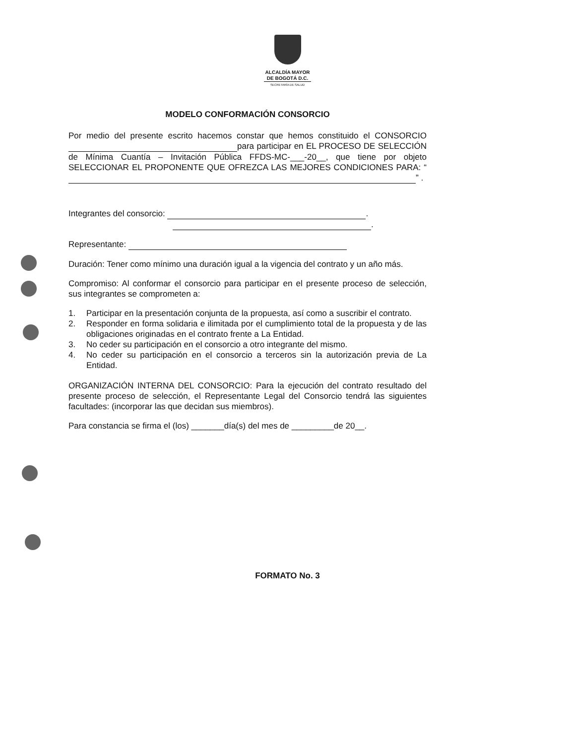ALCALDÍA MAYOR
DE BOGOTÁ D.C.
SECRETARÍA DE SALUD
MODELO CONFORMACIÓN CONSORCIO
Por medio del presente escrito hacemos constar que hemos constituido el CONSORCIO para participar en EL PROCESO DE SELECCIÓN de Mínima Cuantía – Invitación Pública FFDS-MC-___-20__, que tiene por objeto SELECCIONAR EL PROPONENTE QUE OFREZCA LAS MEJORES CONDICIONES PARA: “ ” .
Integrantes del consorcio: .
.
Representante:
Duración: Tener como mínimo una duración igual a la vigencia del contrato y un año más.
Compromiso: Al conformar el consorcio para participar en el presente proceso de selección, sus integrantes se comprometen a:
1. Participar en la presentación conjunta de la propuesta, así como a suscribir el contrato.
2. Responder en forma solidaria e ilimitada por el cumplimiento total de la propuesta y de las obligaciones originadas en el contrato frente a La Entidad.
3. No ceder su participación en el consorcio a otro integrante del mismo.
4. No ceder su participación en el consorcio a terceros sin la autorización previa de La Entidad.
ORGANIZACIÓN INTERNA DEL CONSORCIO: Para la ejecución del contrato resultado del presente proceso de selección, el Representante Legal del Consorcio tendrá las siguientes facultades: (incorporar las que decidan sus miembros).
Para constancia se firma el (los) _______día(s) del mes de _________de 20__.
FORMATO No. 3